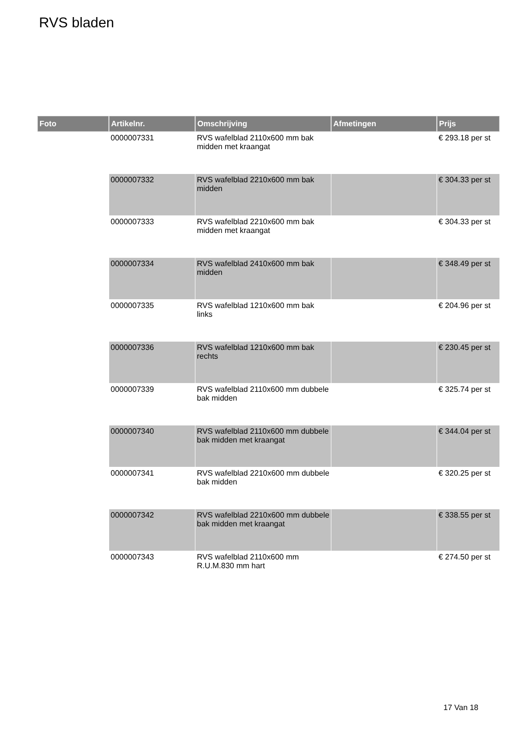RVS bladen
| Foto | Artikelnr. | Omschrijving | Afmetingen | Prijs |
| --- | --- | --- | --- | --- |
| | 0000007331 | RVS wafelblad 2110x600 mm bak midden met kraangat | | € 293.18 per st |
| | 0000007332 | RVS wafelblad 2210x600 mm bak midden | | € 304.33 per st |
| | 0000007333 | RVS wafelblad 2210x600 mm bak midden met kraangat | | € 304.33 per st |
| | 0000007334 | RVS wafelblad 2410x600 mm bak midden | | € 348.49 per st |
| | 0000007335 | RVS wafelblad 1210x600 mm bak links | | € 204.96 per st |
| | 0000007336 | RVS wafelblad 1210x600 mm bak rechts | | € 230.45 per st |
| | 0000007339 | RVS wafelblad 2110x600 mm dubbele bak midden | | € 325.74 per st |
| | 0000007340 | RVS wafelblad 2110x600 mm dubbele bak midden met kraangat | | € 344.04 per st |
| | 0000007341 | RVS wafelblad 2210x600 mm dubbele bak midden | | € 320.25 per st |
| | 0000007342 | RVS wafelblad 2210x600 mm dubbele bak midden met kraangat | | € 338.55 per st |
| | 0000007343 | RVS wafelblad 2110x600 mm R.U.M.830 mm hart | | € 274.50 per st |
17 Van 18